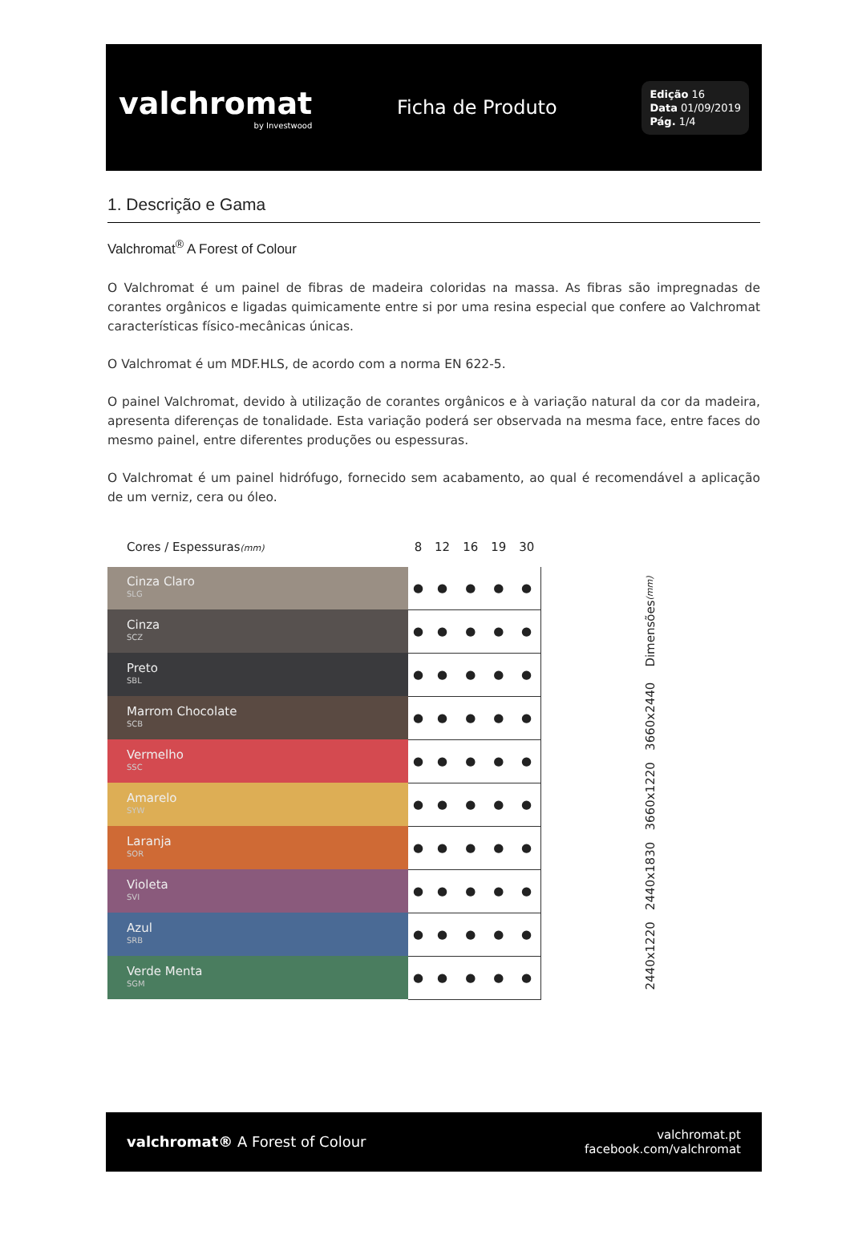valchromat
by Investwood
Ficha de Produto
Edição 16
Data 01/09/2019
Pág. 1/4
1. Descrição e Gama
Valchromat<sup>®</sup> A Forest of Colour
O Valchromat é um painel de fibras de madeira coloridas na massa. As fibras são impregnadas de corantes orgânicos e ligadas quimicamente entre si por uma resina especial que confere ao Valchromat características físico-mecânicas únicas.
O Valchromat é um MDF.HLS, de acordo com a norma EN 622-5.
O painel Valchromat, devido à utilização de corantes orgânicos e à variação natural da cor da madeira, apresenta diferenças de tonalidade. Esta variação poderá ser observada na mesma face, entre faces do mesmo painel, entre diferentes produções ou espessuras.
O Valchromat é um painel hidrófugo, fornecido sem acabamento, ao qual é recomendável a aplicação de um verniz, cera ou óleo.
| Cores / Espessuras (mm) | 8 | 12 | 16 | 19 | 30 | |
| --- | --- | --- | --- | --- | --- | --- |
| Cinza Claro SLG | ● | ● | ● | ● | ● | 2440x1220 2440x1830 3660x1220 3660x2440 Dimensões (mm) |
| Cinza SCZ | ● | ● | ● | ● | ● | |
| Preto SBL | ● | ● | ● | ● | ● | |
| Marrom Chocolate SCB | ● | ● | ● | ● | ● | |
| Vermelho SSC | ● | ● | ● | ● | ● | |
| Amarelo SYW | ● | ● | ● | ● | ● | |
| Laranja SOR | ● | ● | ● | ● | ● | |
| Violeta SVI | ● | ● | ● | ● | ● | |
| Azul SRB | ● | ● | ● | ● | ● | |
| Verde Menta SGM | ● | ● | ● | ● | ● | |
valchromat® A Forest of Colour
valchromat.pt
facebook.com/valchromat